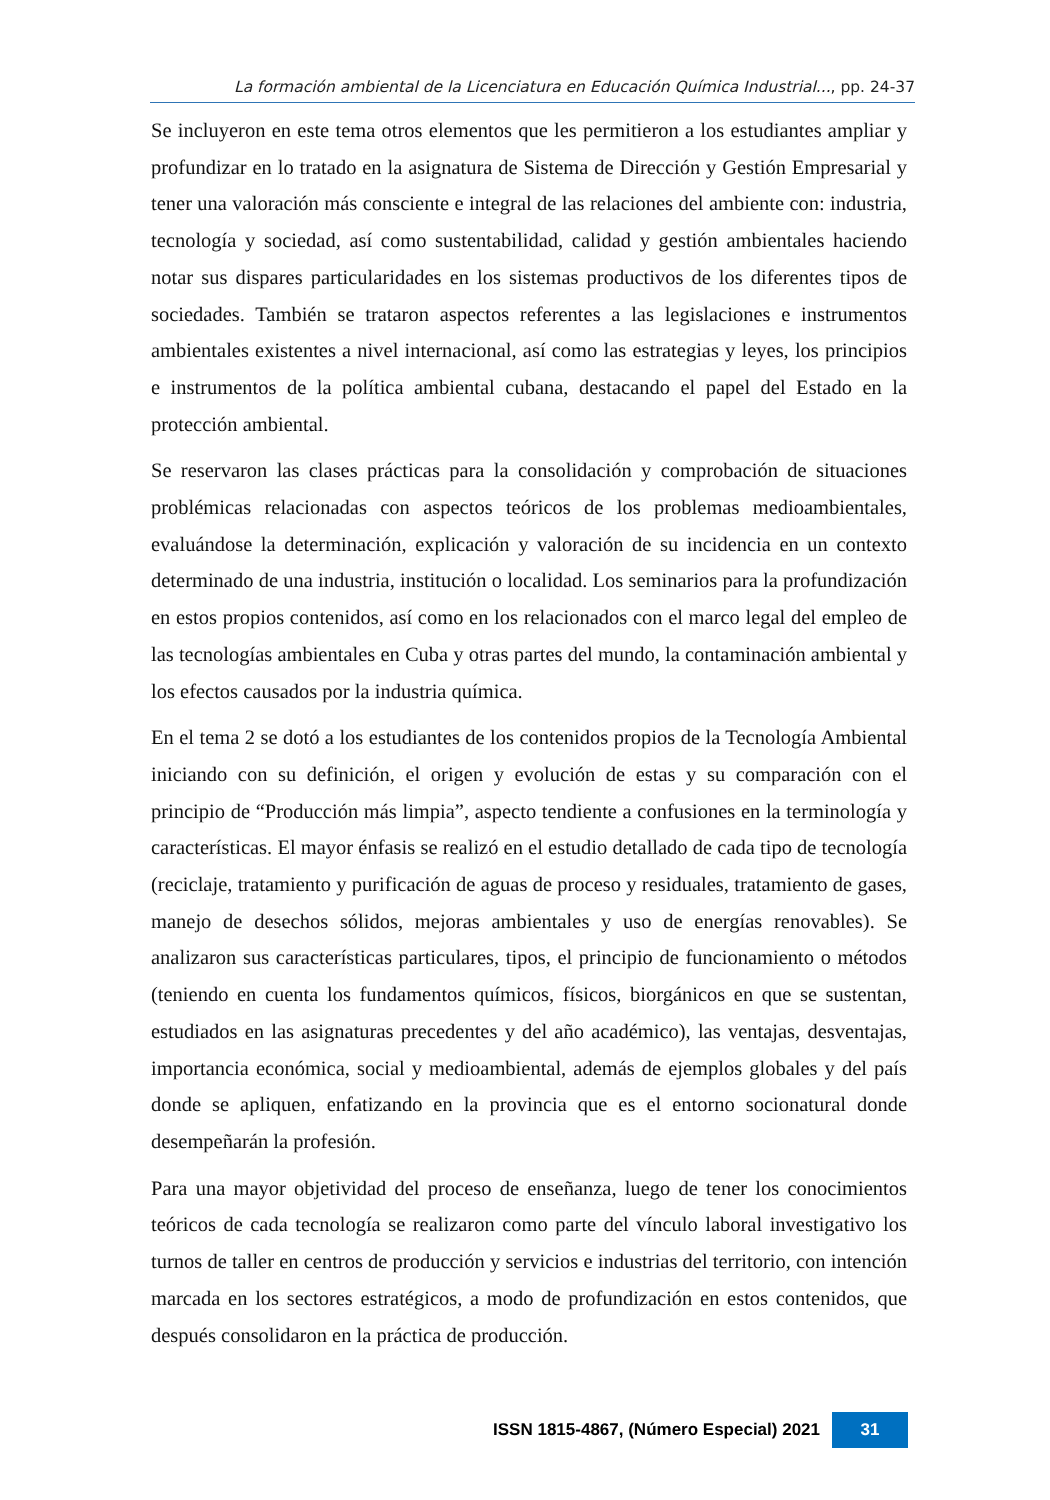La formación ambiental de la Licenciatura en Educación Química Industrial..., pp. 24-37
Se incluyeron en este tema otros elementos que les permitieron a los estudiantes ampliar y profundizar en lo tratado en la asignatura de Sistema de Dirección y Gestión Empresarial y tener una valoración más consciente e integral de las relaciones del ambiente con: industria, tecnología y sociedad, así como sustentabilidad, calidad y gestión ambientales haciendo notar sus dispares particularidades en los sistemas productivos de los diferentes tipos de sociedades. También se trataron aspectos referentes a las legislaciones e instrumentos ambientales existentes a nivel internacional, así como las estrategias y leyes, los principios e instrumentos de la política ambiental cubana, destacando el papel del Estado en la protección ambiental.
Se reservaron las clases prácticas para la consolidación y comprobación de situaciones problémicas relacionadas con aspectos teóricos de los problemas medioambientales, evaluándose la determinación, explicación y valoración de su incidencia en un contexto determinado de una industria, institución o localidad. Los seminarios para la profundización en estos propios contenidos, así como en los relacionados con el marco legal del empleo de las tecnologías ambientales en Cuba y otras partes del mundo, la contaminación ambiental y los efectos causados por la industria química.
En el tema 2 se dotó a los estudiantes de los contenidos propios de la Tecnología Ambiental iniciando con su definición, el origen y evolución de estas y su comparación con el principio de “Producción más limpia”, aspecto tendiente a confusiones en la terminología y características. El mayor énfasis se realizó en el estudio detallado de cada tipo de tecnología (reciclaje, tratamiento y purificación de aguas de proceso y residuales, tratamiento de gases, manejo de desechos sólidos, mejoras ambientales y uso de energías renovables). Se analizaron sus características particulares, tipos, el principio de funcionamiento o métodos (teniendo en cuenta los fundamentos químicos, físicos, biorgánicos en que se sustentan, estudiados en las asignaturas precedentes y del año académico), las ventajas, desventajas, importancia económica, social y medioambiental, además de ejemplos globales y del país donde se apliquen, enfatizando en la provincia que es el entorno socionatural donde desempeñarán la profesión.
Para una mayor objetividad del proceso de enseñanza, luego de tener los conocimientos teóricos de cada tecnología se realizaron como parte del vínculo laboral investigativo los turnos de taller en centros de producción y servicios e industrias del territorio, con intención marcada en los sectores estratégicos, a modo de profundización en estos contenidos, que después consolidaron en la práctica de producción.
ISSN 1815-4867, (Número Especial) 2021 31